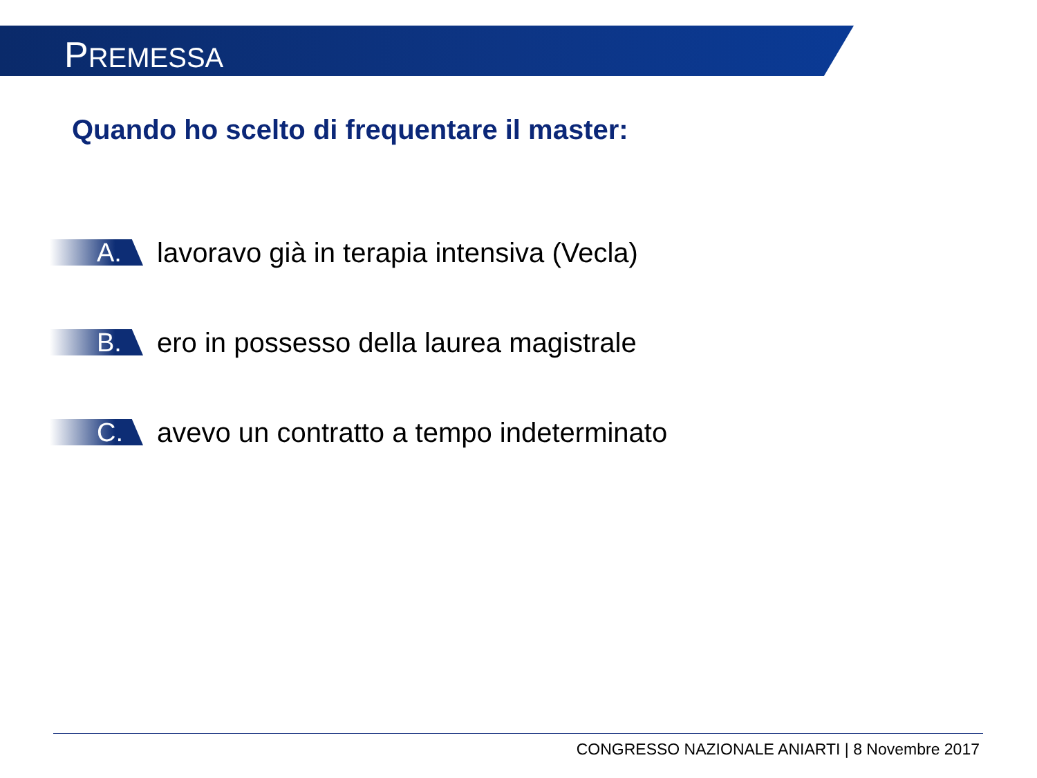PREMESSA
Quando ho scelto di frequentare il master:
A.
lavoravo già in terapia intensiva (Vecla)
B.
ero in possesso della laurea magistrale
C.
avevo un contratto a tempo indeterminato
CONGRESSO NAZIONALE ANIARTI | 8 Novembre 2017